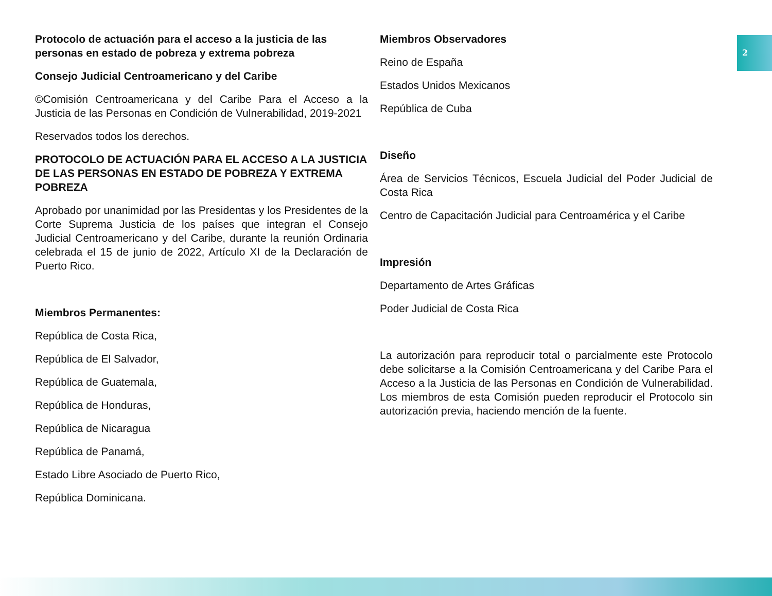2
Protocolo de actuación para el acceso a la justicia de las personas en estado de pobreza y extrema pobreza
Consejo Judicial Centroamericano y del Caribe
©Comisión Centroamericana y del Caribe Para el Acceso a la Justicia de las Personas en Condición de Vulnerabilidad, 2019-2021
Reservados todos los derechos.
PROTOCOLO DE ACTUACIÓN PARA EL ACCESO A LA JUSTICIA DE LAS PERSONAS EN ESTADO DE POBREZA Y EXTREMA POBREZA
Aprobado por unanimidad por las Presidentas y los Presidentes de la Corte Suprema Justicia de los países que integran el Consejo Judicial Centroamericano y del Caribe, durante la reunión Ordinaria celebrada el 15 de junio de 2022, Artículo XI de la Declaración de Puerto Rico.
Miembros Permanentes:
República de Costa Rica,
República de El Salvador,
República de Guatemala,
República de Honduras,
República de Nicaragua
República de Panamá,
Estado Libre Asociado de Puerto Rico,
República Dominicana.
Miembros Observadores
Reino de España
Estados Unidos Mexicanos
República de Cuba
Diseño
Área de Servicios Técnicos, Escuela Judicial del Poder Judicial de Costa Rica
Centro de Capacitación Judicial para Centroamérica y el Caribe
Impresión
Departamento de Artes Gráficas
Poder Judicial de Costa Rica
La autorización para reproducir total o parcialmente este Protocolo debe solicitarse a la Comisión Centroamericana y del Caribe Para el Acceso a la Justicia de las Personas en Condición de Vulnerabilidad. Los miembros de esta Comisión pueden reproducir el Protocolo sin autorización previa, haciendo mención de la fuente.